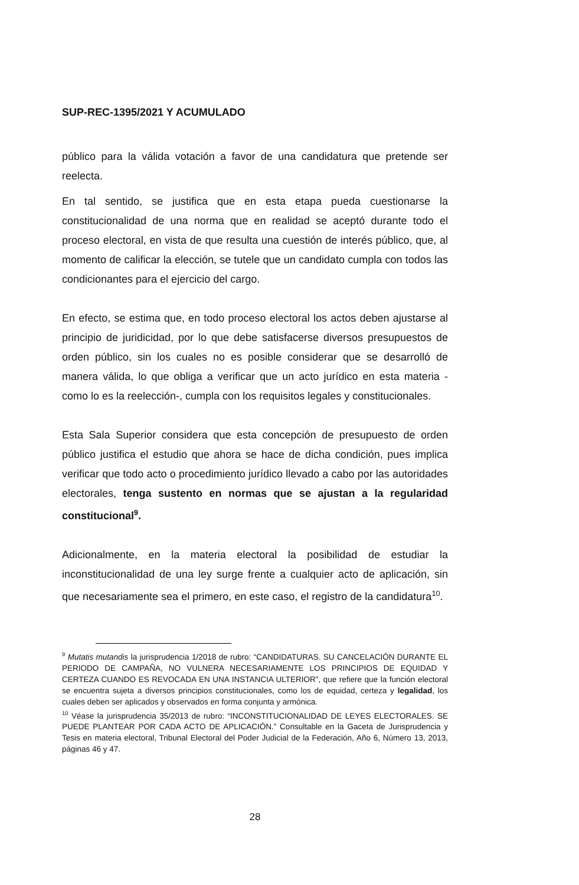SUP-REC-1395/2021 Y ACUMULADO
público para la válida votación a favor de una candidatura que pretende ser reelecta.
En tal sentido, se justifica que en esta etapa pueda cuestionarse la constitucionalidad de una norma que en realidad se aceptó durante todo el proceso electoral, en vista de que resulta una cuestión de interés público, que, al momento de calificar la elección, se tutele que un candidato cumpla con todos las condicionantes para el ejercicio del cargo.
En efecto, se estima que, en todo proceso electoral los actos deben ajustarse al principio de juridicidad, por lo que debe satisfacerse diversos presupuestos de orden público, sin los cuales no es posible considerar que se desarrolló de manera válida, lo que obliga a verificar que un acto jurídico en esta materia -como lo es la reelección-, cumpla con los requisitos legales y constitucionales.
Esta Sala Superior considera que esta concepción de presupuesto de orden público justifica el estudio que ahora se hace de dicha condición, pues implica verificar que todo acto o procedimiento jurídico llevado a cabo por las autoridades electorales, tenga sustento en normas que se ajustan a la regularidad constitucional<sup>9</sup>.
Adicionalmente, en la materia electoral la posibilidad de estudiar la inconstitucionalidad de una ley surge frente a cualquier acto de aplicación, sin que necesariamente sea el primero, en este caso, el registro de la candidatura<sup>10</sup>.
<sup>9</sup> Mutatis mutandis la jurisprudencia 1/2018 de rubro: “CANDIDATURAS. SU CANCELACIÓN DURANTE EL PERIODO DE CAMPAÑA, NO VULNERA NECESARIAMENTE LOS PRINCIPIOS DE EQUIDAD Y CERTEZA CUANDO ES REVOCADA EN UNA INSTANCIA ULTERIOR”, que refiere que la función electoral se encuentra sujeta a diversos principios constitucionales, como los de equidad, certeza y legalidad, los cuales deben ser aplicados y observados en forma conjunta y armónica.
<sup>10</sup> Véase la jurisprudencia 35/2013 de rubro: “INCONSTITUCIONALIDAD DE LEYES ELECTORALES. SE PUEDE PLANTEAR POR CADA ACTO DE APLICACIÓN.” Consultable en la Gaceta de Jurisprudencia y Tesis en materia electoral, Tribunal Electoral del Poder Judicial de la Federación, Año 6, Número 13, 2013, páginas 46 y 47.
28